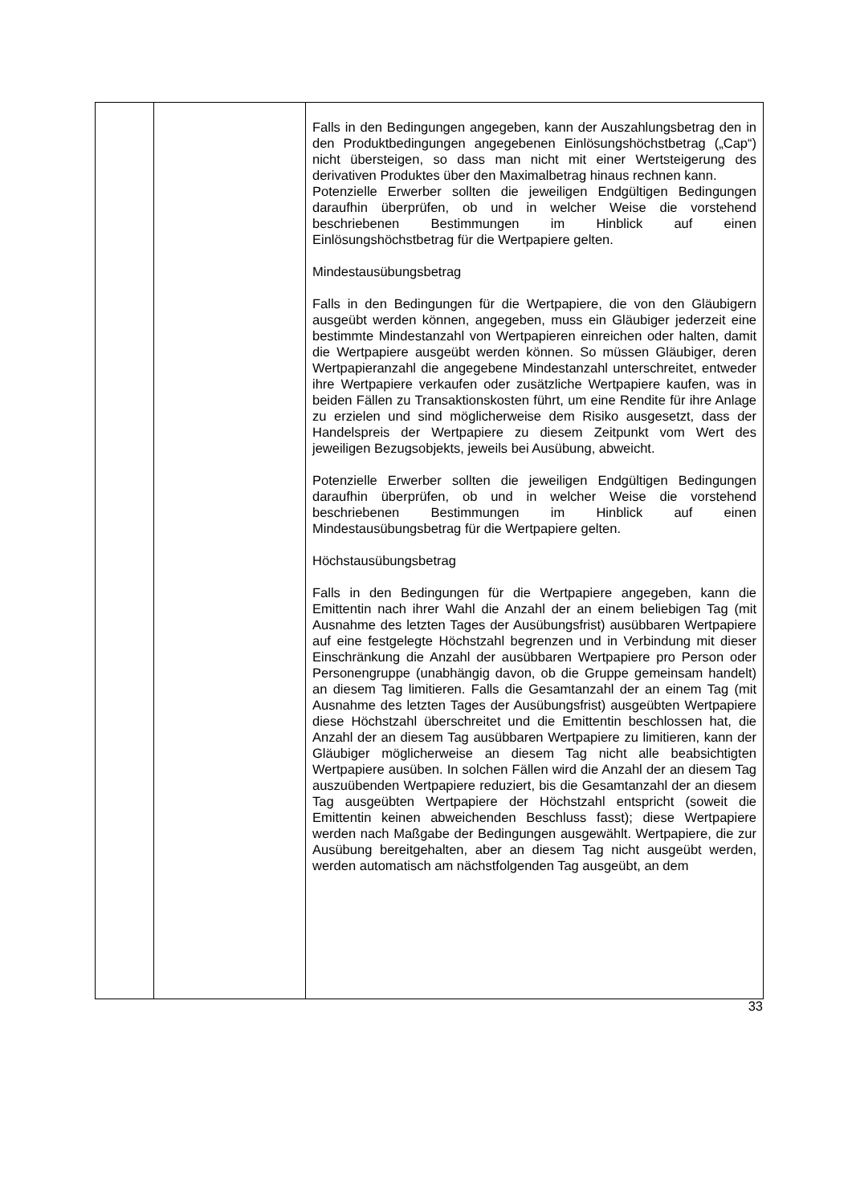| | | Falls in den Bedingungen angegeben, kann der Auszahlungs­betrag den in den Produktbedingungen angegebenen Einlösungshöchstbetrag („Cap“) nicht übersteigen, so dass man nicht mit einer Wertsteigerung des derivativen Produktes über den Maximalbetrag hinaus rechnen kann. Potenzielle Erwerber sollten die jeweiligen Endgültigen Bedingungen daraufhin überprüfen, ob und in welcher Weise die vorstehend beschriebenen Bestimmungen im Hinblick auf einen Einlösungshöchstbetrag für die Wertpapiere gelten. Mindestausübungsbetrag Falls in den Bedingungen für die Wertpapiere, die von den Gläubigern ausgeübt werden können, angegeben, muss ein Gläubiger jederzeit eine bestimmte Mindestanzahl von Wert­papieren einreichen oder halten, damit die Wertpapiere ausgeübt werden können. So müssen Gläubiger, deren Wertpapieranzahl die angegebene Mindestanzahl unterschreitet, entweder ihre Wertpapiere verkaufen oder zusätzliche Wertpapiere kaufen, was in beiden Fällen zu Transaktionskosten führt, um eine Rendite für ihre Anlage zu erzielen und sind möglicherweise dem Risiko ausgesetzt, dass der Handelspreis der Wertpapiere zu diesem Zeitpunkt vom Wert des jeweiligen Bezugsobjekts, jeweils bei Ausübung, abweicht. Potenzielle Erwerber sollten die jeweiligen Endgültigen Bedingungen daraufhin überprüfen, ob und in welcher Weise die vorstehend beschriebenen Bestimmungen im Hinblick auf einen Mindestausübungsbetrag für die Wertpapiere gelten. Höchstausübungsbetrag Falls in den Bedingungen für die Wertpapiere angegeben, kann die Emittentin nach ihrer Wahl die Anzahl der an einem beliebigen Tag (mit Ausnahme des letzten Tages der Ausübungsfrist) ausübbaren Wertpapiere auf eine festgelegte Höchstzahl begrenzen und in Verbindung mit dieser Einschränkung die Anzahl der ausübbaren Wertpapiere pro Person oder Personengruppe (unabhängig davon, ob die Gruppe gemeinsam handelt) an diesem Tag limitieren. Falls die Gesamtanzahl der an einem Tag (mit Ausnahme des letzten Tages der Ausübungsfrist) ausgeübten Wertpapiere diese Höchstzahl überschreitet und die Emittentin beschlossen hat, die Anzahl der an diesem Tag ausübbaren Wertpapiere zu limitieren, kann der Gläubiger möglicherweise an diesem Tag nicht alle beabsichtigten Wertpapiere ausüben. In solchen Fällen wird die Anzahl der an diesem Tag auszuübenden Wertpapiere reduziert, bis die Gesamtanzahl der an diesem Tag ausgeübten Wertpapiere der Höchstzahl entspricht (soweit die Emittentin keinen abweichenden Beschluss fasst); diese Wertpapiere werden nach Maßgabe der Bedingungen ausgewählt. Wertpapiere, die zur Ausübung bereitgehalten, aber an diesem Tag nicht ausgeübt werden, werden automatisch am nächstfolgenden Tag ausgeübt, an dem |
33